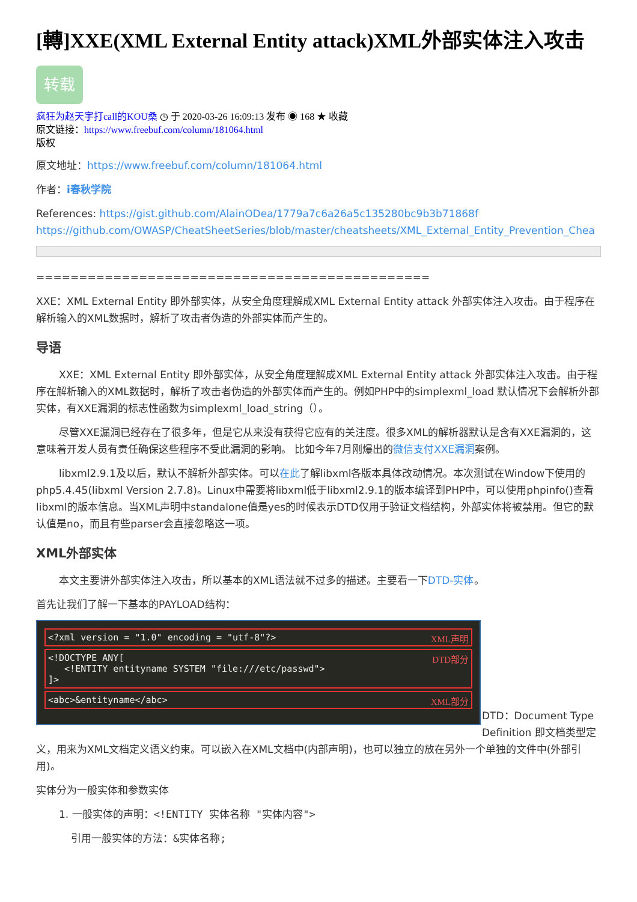[轉]XXE(XML External Entity attack)XML外部实体注入攻击
转载
疯狂为赵天宇打call的KOU桑 ◷ 于 2020-03-26 16:09:13 发布 ◉ 168 ★ 收藏
原文链接：https://www.freebuf.com/column/181064.html
版权
原文地址：https://www.freebuf.com/column/181064.html
作者：i春秋学院
References: https://gist.github.com/AlainODea/1779a7c6a26a5c135280bc9b3b71868f
https://github.com/OWASP/CheatSheetSeries/blob/master/cheatsheets/XML_External_Entity_Prevention_Chea
==============================================
XXE：XML External Entity 即外部实体，从安全角度理解成XML External Entity attack 外部实体注入攻击。由于程序在解析输入的XML数据时，解析了攻击者伪造的外部实体而产生的。
导语
XXE：XML External Entity 即外部实体，从安全角度理解成XML External Entity attack 外部实体注入攻击。由于程序在解析输入的XML数据时，解析了攻击者伪造的外部实体而产生的。例如PHP中的simplexml_load 默认情况下会解析外部实体，有XXE漏洞的标志性函数为simplexml_load_string（）。
尽管XXE漏洞已经存在了很多年，但是它从来没有获得它应有的关注度。很多XML的解析器默认是含有XXE漏洞的，这意味着开发人员有责任确保这些程序不受此漏洞的影响。 比如今年7月刚爆出的微信支付XXE漏洞案例。
libxml2.9.1及以后，默认不解析外部实体。可以在此了解libxml各版本具体改动情况。本次测试在Window下使用的php5.4.45(libxml Version 2.7.8)。Linux中需要将libxml低于libxml2.9.1的版本编译到PHP中，可以使用phpinfo()查看libxml的版本信息。当XML声明中standalone值是yes的时候表示DTD仅用于验证文档结构，外部实体将被禁用。但它的默认值是no，而且有些parser会直接忽略这一项。
XML外部实体
本文主要讲外部实体注入攻击，所以基本的XML语法就不过多的描述。主要看一下DTD-实体。
首先让我们了解一下基本的PAYLOAD结构：
<?xml version = "1.0" encoding = "utf-8"?> XML声明
<!DOCTYPE ANY[DTD部分
<!ENTITY entityname SYSTEM "file:///etc/passwd">
]>
<abc>&entityname</abc> XML部分
DTD：Document Type Definition 即文档类型定义，用来为XML文档定义语义约束。可以嵌入在XML文档中(内部声明)，也可以独立的放在另外一个单独的文件中(外部引用)。
实体分为一般实体和参数实体
1. 一般实体的声明：<!ENTITY 实体名称 "实体内容">
引用一般实体的方法：&实体名称;